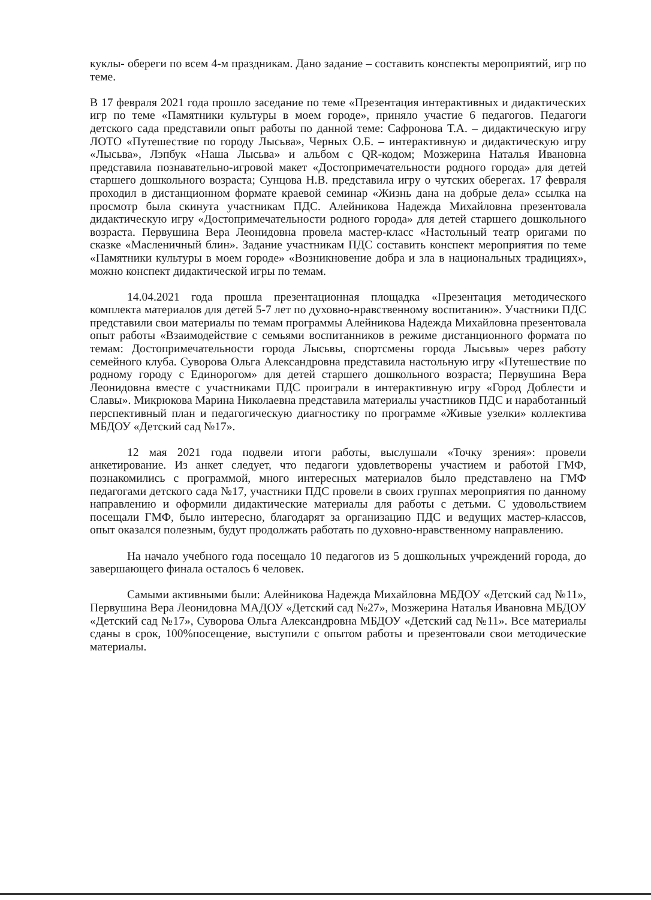куклы- обереги по всем 4-м праздникам. Дано задание – составить конспекты мероприятий, игр по теме.
В 17 февраля 2021 года прошло заседание по теме «Презентация интерактивных и дидактических игр по теме «Памятники культуры в моем городе», приняло участие 6 педагогов. Педагоги детского сада представили опыт работы по данной теме: Сафронова Т.А. – дидактическую игру ЛОТО «Путешествие по городу Лысьва», Черных О.Б. – интерактивную и дидактическую игру «Лысьва», Лэпбук «Наша Лысьва» и альбом с QR-кодом; Мозжерина Наталья Ивановна представила познавательно-игровой макет «Достопримечательности родного города» для детей старшего дошкольного возраста; Сунцова Н.В. представила игру о чутских оберегах. 17 февраля проходил в дистанционном формате краевой семинар «Жизнь дана на добрые дела» ссылка на просмотр была скинута участникам ПДС. Алейникова Надежда Михайловна презентовала дидактическую игру «Достопримечательности родного города» для детей старшего дошкольного возраста. Первушина Вера Леонидовна провела мастер-класс «Настольный театр оригами по сказке «Масленичный блин». Задание участникам ПДС составить конспект мероприятия по теме «Памятники культуры в моем городе» «Возникновение добра и зла в национальных традициях», можно конспект дидактической игры по темам.
14.04.2021 года прошла презентационная площадка «Презентация методического комплекта материалов для детей 5-7 лет по духовно-нравственному воспитанию». Участники ПДС представили свои материалы по темам программы Алейникова Надежда Михайловна презентовала опыт работы «Взаимодействие с семьями воспитанников в режиме дистанционного формата по темам: Достопримечательности города Лысьвы, спортсмены города Лысьвы» через работу семейного клуба. Суворова Ольга Александровна представила настольную игру «Путешествие по родному городу с Единорогом» для детей старшего дошкольного возраста; Первушина Вера Леонидовна вместе с участниками ПДС проиграли в интерактивную игру «Город Доблести и Славы». Микрюкова Марина Николаевна представила материалы участников ПДС и наработанный перспективный план и педагогическую диагностику по программе «Живые узелки» коллектива МБДОУ «Детский сад №17».
12 мая 2021 года подвели итоги работы, выслушали «Точку зрения»: провели анкетирование. Из анкет следует, что педагоги удовлетворены участием и работой ГМФ, познакомились с программой, много интересных материалов было представлено на ГМФ педагогами детского сада №17, участники ПДС провели в своих группах мероприятия по данному направлению и оформили дидактические материалы для работы с детьми. С удовольствием посещали ГМФ, было интересно, благодарят за организацию ПДС и ведущих мастер-классов, опыт оказался полезным, будут продолжать работать по духовно-нравственному направлению.
На начало учебного года посещало 10 педагогов из 5 дошкольных учреждений города, до завершающего финала осталось 6 человек.
Самыми активными были: Алейникова Надежда Михайловна МБДОУ «Детский сад №11», Первушина Вера Леонидовна МАДОУ «Детский сад №27», Мозжерина Наталья Ивановна МБДОУ «Детский сад №17», Суворова Ольга Александровна МБДОУ «Детский сад №11». Все материалы сданы в срок, 100%посещение, выступили с опытом работы и презентовали свои методические материалы.